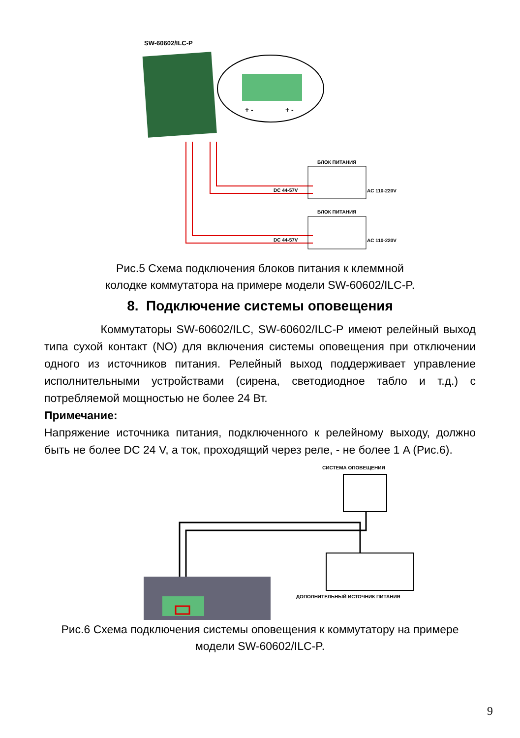SW-60602/ILC-P
+ -
+ -
БЛОК ПИТАНИЯ
БЛОК ПИТАНИЯ
DC 44-57V
DC 44-57V
AC 110-220V
AC 110-220V
Рис.5 Схема подключения блоков питания к клеммной
колодке коммутатора на примере модели SW-60602/ILC-P.
8. Подключение системы оповещения
Коммутаторы SW-60602/ILC, SW-60602/ILC-P имеют релейный выход типа сухой контакт (NO) для включения системы оповещения при отключении одного из источников питания. Релейный выход поддерживает управление исполнительными устройствами (сирена, светодиодное табло и т.д.) с потребляемой мощностью не более 24 Вт.
Примечание:
Напряжение источника питания, подключенного к релейному выходу, должно быть не более DC 24 V, а ток, проходящий через реле, - не более 1 A (Рис.6).
СИСТЕМА ОПОВЕЩЕНИЯ
ДОПОЛНИТЕЛЬНЫЙ ИСТОЧНИК ПИТАНИЯ
Рис.6 Схема подключения системы оповещения к коммутатору на примере
модели SW-60602/ILC-P.
9